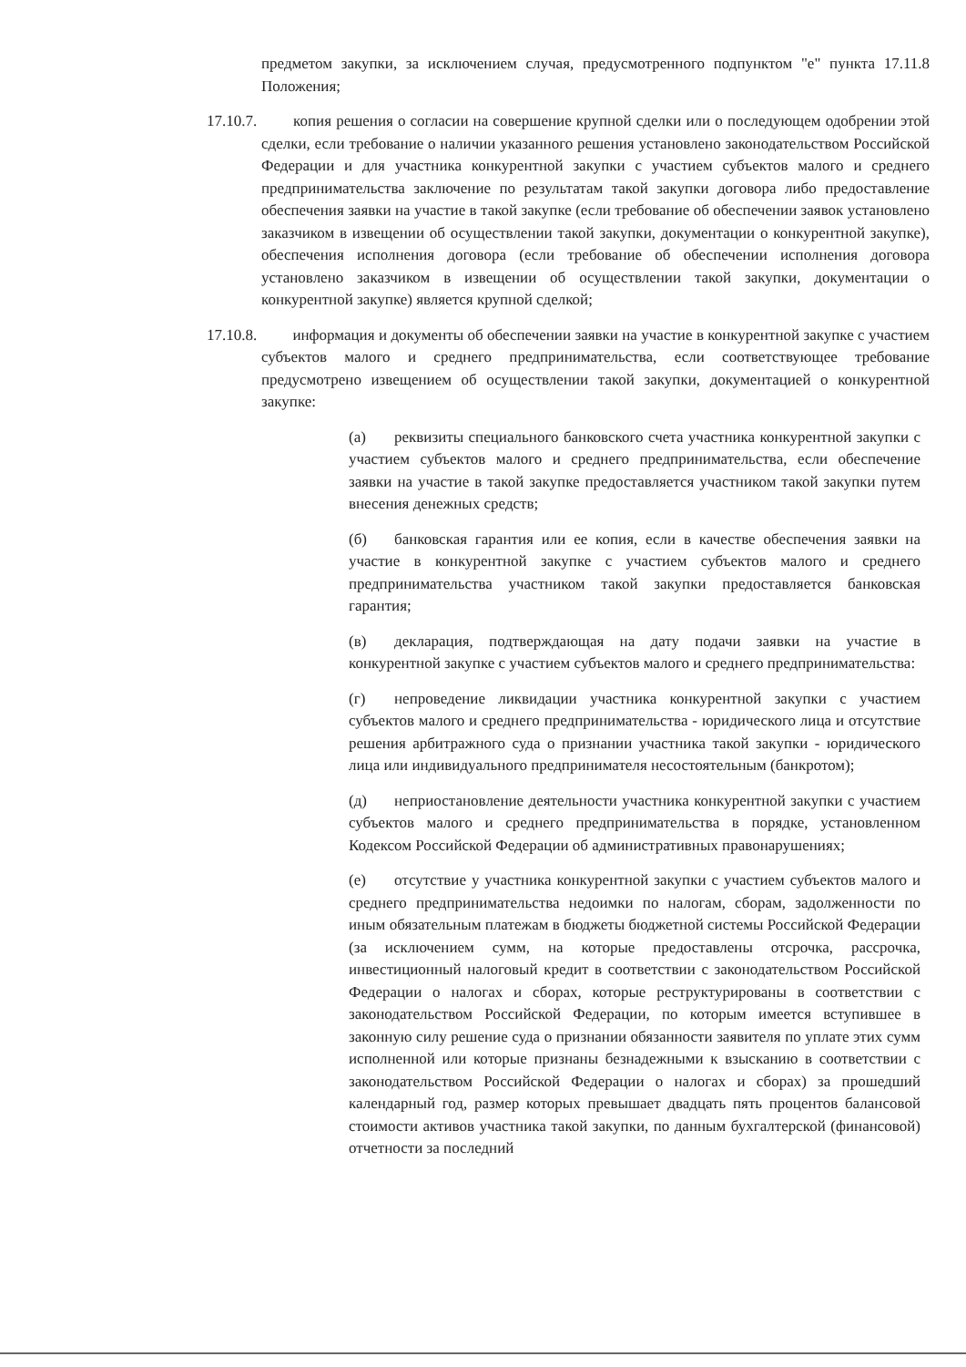предметом закупки, за исключением случая, предусмотренного подпунктом "е" пункта 17.11.8 Положения;
17.10.7. копия решения о согласии на совершение крупной сделки или о последующем одобрении этой сделки, если требование о наличии указанного решения установлено законодательством Российской Федерации и для участника конкурентной закупки с участием субъектов малого и среднего предпринимательства заключение по результатам такой закупки договора либо предоставление обеспечения заявки на участие в такой закупке (если требование об обеспечении заявок установлено заказчиком в извещении об осуществлении такой закупки, документации о конкурентной закупке), обеспечения исполнения договора (если требование об обеспечении исполнения договора установлено заказчиком в извещении об осуществлении такой закупки, документации о конкурентной закупке) является крупной сделкой;
17.10.8. информация и документы об обеспечении заявки на участие в конкурентной закупке с участием субъектов малого и среднего предпринимательства, если соответствующее требование предусмотрено извещением об осуществлении такой закупки, документацией о конкурентной закупке:
(а) реквизиты специального банковского счета участника конкурентной закупки с участием субъектов малого и среднего предпринимательства, если обеспечение заявки на участие в такой закупке предоставляется участником такой закупки путем внесения денежных средств;
(б) банковская гарантия или ее копия, если в качестве обеспечения заявки на участие в конкурентной закупке с участием субъектов малого и среднего предпринимательства участником такой закупки предоставляется банковская гарантия;
(в) декларация, подтверждающая на дату подачи заявки на участие в конкурентной закупке с участием субъектов малого и среднего предпринимательства:
(г) непроведение ликвидации участника конкурентной закупки с участием субъектов малого и среднего предпринимательства - юридического лица и отсутствие решения арбитражного суда о признании участника такой закупки - юридического лица или индивидуального предпринимателя несостоятельным (банкротом);
(д) неприостановление деятельности участника конкурентной закупки с участием субъектов малого и среднего предпринимательства в порядке, установленном Кодексом Российской Федерации об административных правонарушениях;
(е) отсутствие у участника конкурентной закупки с участием субъектов малого и среднего предпринимательства недоимки по налогам, сборам, задолженности по иным обязательным платежам в бюджеты бюджетной системы Российской Федерации (за исключением сумм, на которые предоставлены отсрочка, рассрочка, инвестиционный налоговый кредит в соответствии с законодательством Российской Федерации о налогах и сборах, которые реструктурированы в соответствии с законодательством Российской Федерации, по которым имеется вступившее в законную силу решение суда о признании обязанности заявителя по уплате этих сумм исполненной или которые признаны безнадежными к взысканию в соответствии с законодательством Российской Федерации о налогах и сборах) за прошедший календарный год, размер которых превышает двадцать пять процентов балансовой стоимости активов участника такой закупки, по данным бухгалтерской (финансовой) отчетности за последний